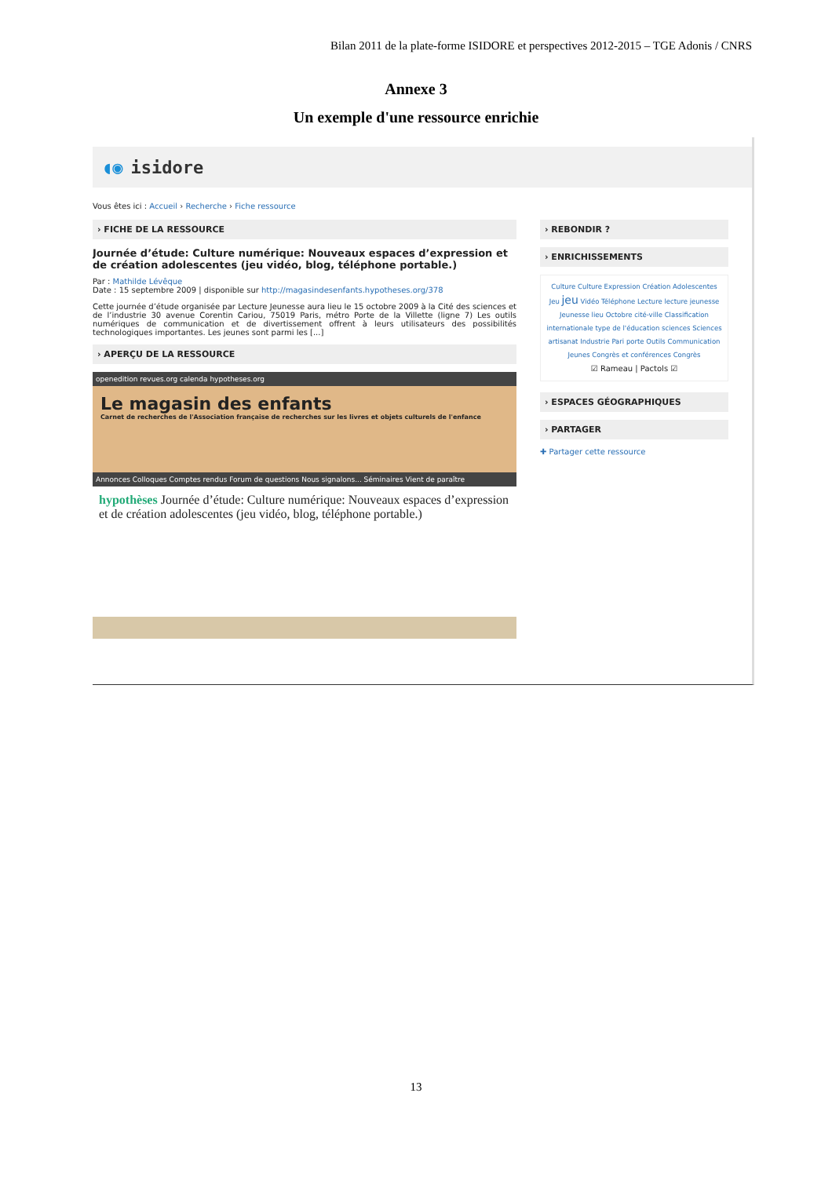Bilan 2011 de la plate-forme ISIDORE et perspectives 2012-2015 – TGE Adonis / CNRS
Annexe 3
Un exemple d'une ressource enrichie
◖◉ isidore
Vous êtes ici : Accueil › Recherche › Fiche ressource
› FICHE DE LA RESSOURCE
Journée d’étude: Culture numérique: Nouveaux espaces d’expression et de création adolescentes (jeu vidéo, blog, téléphone portable.)
Par : Mathilde Lévêque
Date : 15 septembre 2009 | disponible sur http://magasindesenfants.hypotheses.org/378
Cette journée d’étude organisée par Lecture Jeunesse aura lieu le 15 octobre 2009 à la Cité des sciences et de l’industrie 30 avenue Corentin Cariou, 75019 Paris, métro Porte de la Villette (ligne 7) Les outils numériques de communication et de divertissement offrent à leurs utilisateurs des possibilités technologiques importantes. Les jeunes sont parmi les [...]
› APERÇU DE LA RESSOURCE
openedition revues.org calenda hypotheses.org
Le magasin des enfants
Carnet de recherches de l'Association française de recherches sur les livres et objets culturels de l'enfance
Annonces Colloques Comptes rendus Forum de questions Nous signalons... Séminaires Vient de paraître
hypothèses Journée d’étude: Culture numérique: Nouveaux espaces d’expression et de création adolescentes (jeu vidéo, blog, téléphone portable.)
› REBONDIR ?
› ENRICHISSEMENTS
Culture Culture Expression Création Adolescentes Jeu jeu Vidéo Téléphone Lecture lecture jeunesse Jeunesse lieu Octobre cité-ville Classification internationale type de l'éducation sciences Sciences artisanat Industrie Pari porte Outils Communication Jeunes Congrès et conférences Congrès
☑ Rameau | Pactols ☑
› ESPACES GÉOGRAPHIQUES
› PARTAGER
✚ Partager cette ressource
13